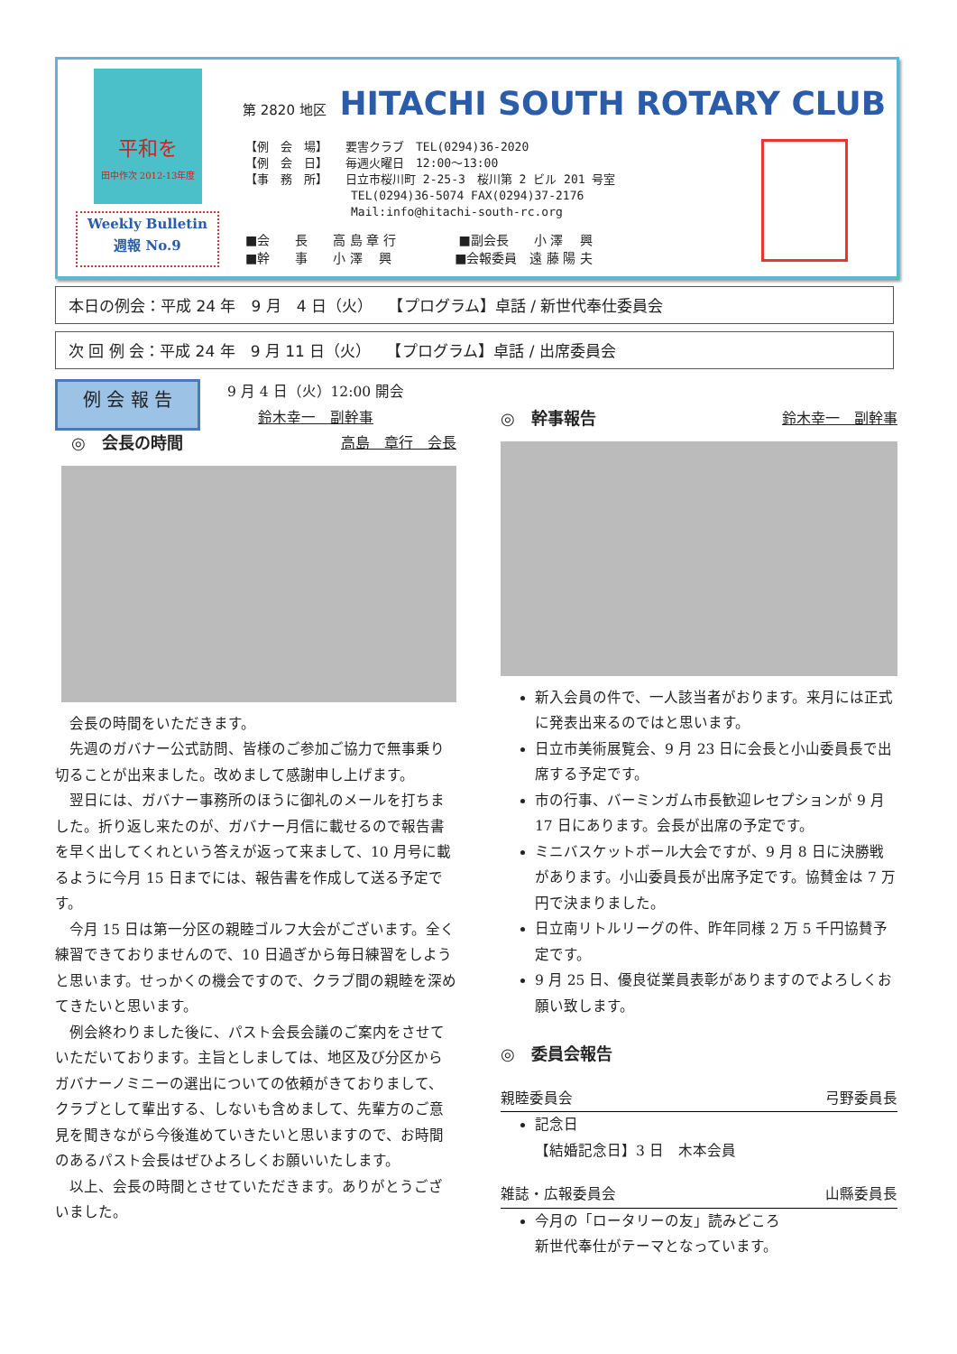平和を
田中作次 2012-13年度
Weekly Bulletin
週報 No.9
第 2820 地区 HITACHI SOUTH ROTARY CLUB
【例　会　場】　　要害クラブ　TEL(0294)36-2020
【例　会　日】　　毎週火曜日　12:00～13:00
【事　務　所】　　日立市桜川町 2-25-3　桜川第 2 ビル 201 号室
　　　　　　　　　TEL(0294)36-5074 FAX(0294)37-2176
　　　　　　　　　Mail:info@hitachi-south-rc.org
■会　　長　　高 島 章 行　　　　　■副会長　　小 澤　 興
■幹　　事　　小 澤　 興　　　　　■会報委員　遠 藤 陽 夫
本日の例会：平成 24 年　9 月　4 日（火）　　【プログラム】卓話 / 新世代奉仕委員会
次 回 例 会：平成 24 年　9 月 11 日（火）　　【プログラム】卓話 / 出席委員会
例 会 報 告
9 月 4 日（火）12:00 開会
鈴木幸一　副幹事
　◎　会長の時間 高島　章行　会長
会長の時間をいただきます。
先週のガバナー公式訪問、皆様のご参加ご協力で無事乗り切ることが出来ました。改めまして感謝申し上げます。
翌日には、ガバナー事務所のほうに御礼のメールを打ちました。折り返し来たのが、ガバナー月信に載せるので報告書を早く出してくれという答えが返って来まして、10 月号に載るように今月 15 日までには、報告書を作成して送る予定です。
今月 15 日は第一分区の親睦ゴルフ大会がございます。全く練習できておりませんので、10 日過ぎから毎日練習をしようと思います。せっかくの機会ですので、クラブ間の親睦を深めてきたいと思います。
例会終わりました後に、パスト会長会議のご案内をさせていただいております。主旨としましては、地区及び分区からガバナーノミニーの選出についての依頼がきておりまして、クラブとして輩出する、しないも含めまして、先輩方のご意見を聞きながら今後進めていきたいと思いますので、お時間のあるパスト会長はぜひよろしくお願いいたします。
以上、会長の時間とさせていただきます。ありがとうございました。
◎　幹事報告 鈴木幸一　副幹事
新入会員の件で、一人該当者がおります。来月には正式に発表出来るのではと思います。
日立市美術展覧会、9 月 23 日に会長と小山委員長で出席する予定です。
市の行事、バーミンガム市長歓迎レセプションが 9 月 17 日にあります。会長が出席の予定です。
ミニバスケットボール大会ですが、9 月 8 日に決勝戦があります。小山委員長が出席予定です。協賛金は 7 万円で決まりました。
日立南リトルリーグの件、昨年同様 2 万 5 千円協賛予定です。
9 月 25 日、優良従業員表彰がありますのでよろしくお願い致します。
◎　委員会報告
親睦委員会 弓野委員長
記念日
【結婚記念日】3 日　木本会員
雑誌・広報委員会 山縣委員長
今月の「ロータリーの友」読みどころ
新世代奉仕がテーマとなっています。